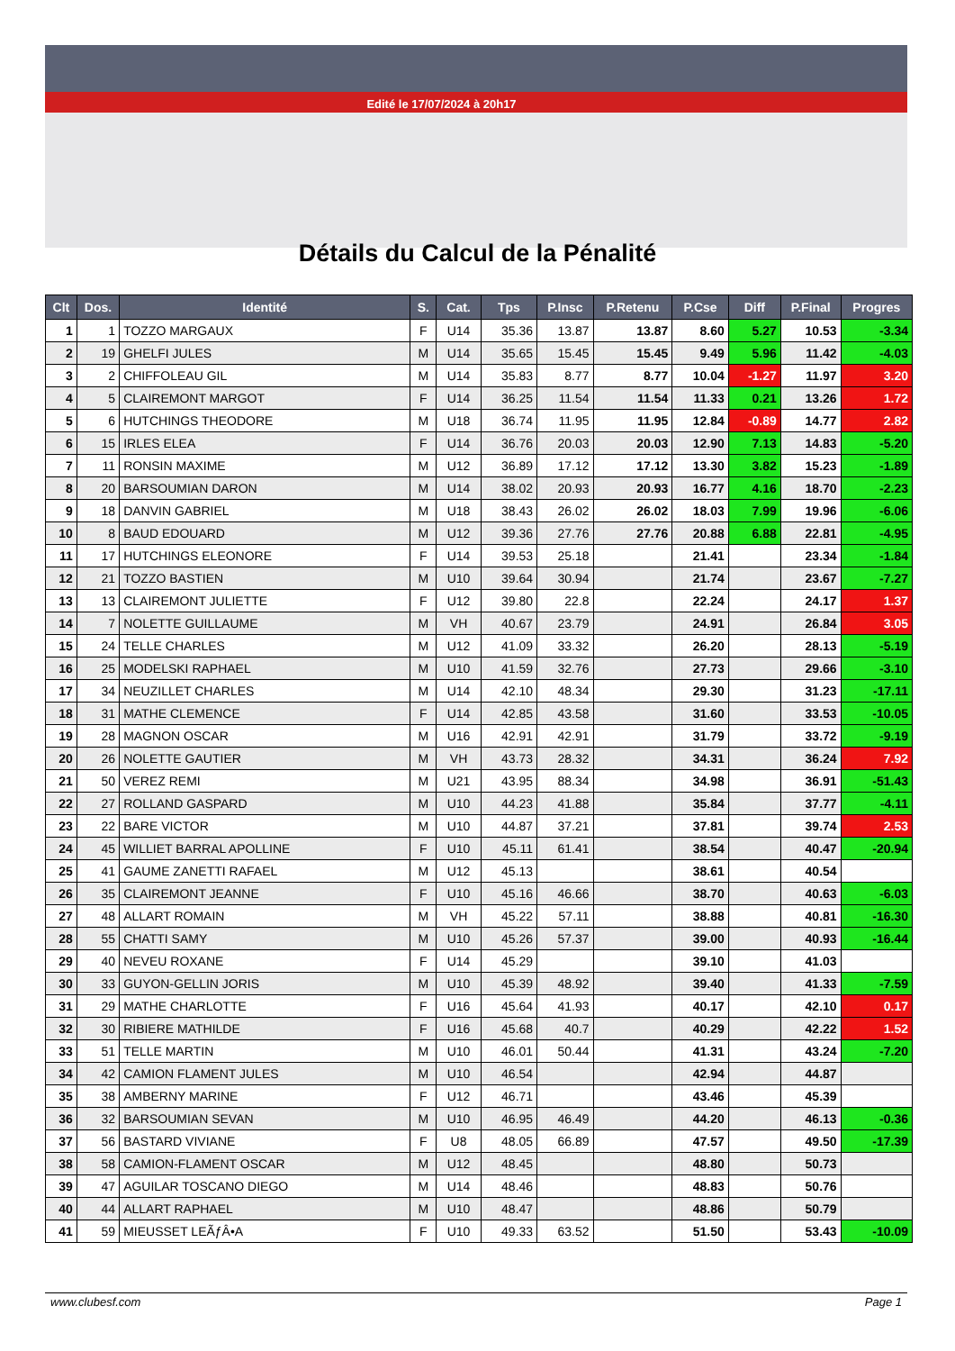Edité le 17/07/2024 à 20h17
Détails du Calcul de la Pénalité
| Clt | Dos. | Identité | S. | Cat. | Tps | P.Insc | P.Retenu | P.Cse | Diff | P.Final | Progres |
| --- | --- | --- | --- | --- | --- | --- | --- | --- | --- | --- | --- |
| 1 | 1 | TOZZO MARGAUX | F | U14 | 35.36 | 13.87 | 13.87 | 8.60 | 5.27 | 10.53 | -3.34 |
| 2 | 19 | GHELFI JULES | M | U14 | 35.65 | 15.45 | 15.45 | 9.49 | 5.96 | 11.42 | -4.03 |
| 3 | 2 | CHIFFOLEAU GIL | M | U14 | 35.83 | 8.77 | 8.77 | 10.04 | -1.27 | 11.97 | 3.20 |
| 4 | 5 | CLAIREMONT MARGOT | F | U14 | 36.25 | 11.54 | 11.54 | 11.33 | 0.21 | 13.26 | 1.72 |
| 5 | 6 | HUTCHINGS THEODORE | M | U18 | 36.74 | 11.95 | 11.95 | 12.84 | -0.89 | 14.77 | 2.82 |
| 6 | 15 | IRLES ELEA | F | U14 | 36.76 | 20.03 | 20.03 | 12.90 | 7.13 | 14.83 | -5.20 |
| 7 | 11 | RONSIN MAXIME | M | U12 | 36.89 | 17.12 | 17.12 | 13.30 | 3.82 | 15.23 | -1.89 |
| 8 | 20 | BARSOUMIAN DARON | M | U14 | 38.02 | 20.93 | 20.93 | 16.77 | 4.16 | 18.70 | -2.23 |
| 9 | 18 | DANVIN GABRIEL | M | U18 | 38.43 | 26.02 | 26.02 | 18.03 | 7.99 | 19.96 | -6.06 |
| 10 | 8 | BAUD EDOUARD | M | U12 | 39.36 | 27.76 | 27.76 | 20.88 | 6.88 | 22.81 | -4.95 |
| 11 | 17 | HUTCHINGS ELEONORE | F | U14 | 39.53 | 25.18 | | 21.41 | | 23.34 | -1.84 |
| 12 | 21 | TOZZO BASTIEN | M | U10 | 39.64 | 30.94 | | 21.74 | | 23.67 | -7.27 |
| 13 | 13 | CLAIREMONT JULIETTE | F | U12 | 39.80 | 22.8 | | 22.24 | | 24.17 | 1.37 |
| 14 | 7 | NOLETTE GUILLAUME | M | VH | 40.67 | 23.79 | | 24.91 | | 26.84 | 3.05 |
| 15 | 24 | TELLE CHARLES | M | U12 | 41.09 | 33.32 | | 26.20 | | 28.13 | -5.19 |
| 16 | 25 | MODELSKI RAPHAEL | M | U10 | 41.59 | 32.76 | | 27.73 | | 29.66 | -3.10 |
| 17 | 34 | NEUZILLET CHARLES | M | U14 | 42.10 | 48.34 | | 29.30 | | 31.23 | -17.11 |
| 18 | 31 | MATHE CLEMENCE | F | U14 | 42.85 | 43.58 | | 31.60 | | 33.53 | -10.05 |
| 19 | 28 | MAGNON OSCAR | M | U16 | 42.91 | 42.91 | | 31.79 | | 33.72 | -9.19 |
| 20 | 26 | NOLETTE GAUTIER | M | VH | 43.73 | 28.32 | | 34.31 | | 36.24 | 7.92 |
| 21 | 50 | VEREZ REMI | M | U21 | 43.95 | 88.34 | | 34.98 | | 36.91 | -51.43 |
| 22 | 27 | ROLLAND GASPARD | M | U10 | 44.23 | 41.88 | | 35.84 | | 37.77 | -4.11 |
| 23 | 22 | BARE VICTOR | M | U10 | 44.87 | 37.21 | | 37.81 | | 39.74 | 2.53 |
| 24 | 45 | WILLIET BARRAL APOLLINE | F | U10 | 45.11 | 61.41 | | 38.54 | | 40.47 | -20.94 |
| 25 | 41 | GAUME ZANETTI RAFAEL | M | U12 | 45.13 | | | 38.61 | | 40.54 | |
| 26 | 35 | CLAIREMONT JEANNE | F | U10 | 45.16 | 46.66 | | 38.70 | | 40.63 | -6.03 |
| 27 | 48 | ALLART ROMAIN | M | VH | 45.22 | 57.11 | | 38.88 | | 40.81 | -16.30 |
| 28 | 55 | CHATTI SAMY | M | U10 | 45.26 | 57.37 | | 39.00 | | 40.93 | -16.44 |
| 29 | 40 | NEVEU ROXANE | F | U14 | 45.29 | | | 39.10 | | 41.03 | |
| 30 | 33 | GUYON-GELLIN JORIS | M | U10 | 45.39 | 48.92 | | 39.40 | | 41.33 | -7.59 |
| 31 | 29 | MATHE CHARLOTTE | F | U16 | 45.64 | 41.93 | | 40.17 | | 42.10 | 0.17 |
| 32 | 30 | RIBIERE MATHILDE | F | U16 | 45.68 | 40.7 | | 40.29 | | 42.22 | 1.52 |
| 33 | 51 | TELLE MARTIN | M | U10 | 46.01 | 50.44 | | 41.31 | | 43.24 | -7.20 |
| 34 | 42 | CAMION FLAMENT JULES | M | U10 | 46.54 | | | 42.94 | | 44.87 | |
| 35 | 38 | AMBERNY MARINE | F | U12 | 46.71 | | | 43.46 | | 45.39 | |
| 36 | 32 | BARSOUMIAN SEVAN | M | U10 | 46.95 | 46.49 | | 44.20 | | 46.13 | -0.36 |
| 37 | 56 | BASTARD VIVIANE | F | U8 | 48.05 | 66.89 | | 47.57 | | 49.50 | -17.39 |
| 38 | 58 | CAMION-FLAMENT OSCAR | M | U12 | 48.45 | | | 48.80 | | 50.73 | |
| 39 | 47 | AGUILAR TOSCANO DIEGO | M | U14 | 48.46 | | | 48.83 | | 50.76 | |
| 40 | 44 | ALLART RAPHAEL | M | U10 | 48.47 | | | 48.86 | | 50.79 | |
| 41 | 59 | MIEUSSET LEÃƒÂ•A | F | U10 | 49.33 | 63.52 | | 51.50 | | 53.43 | -10.09 |
www.clubesf.com Page 1